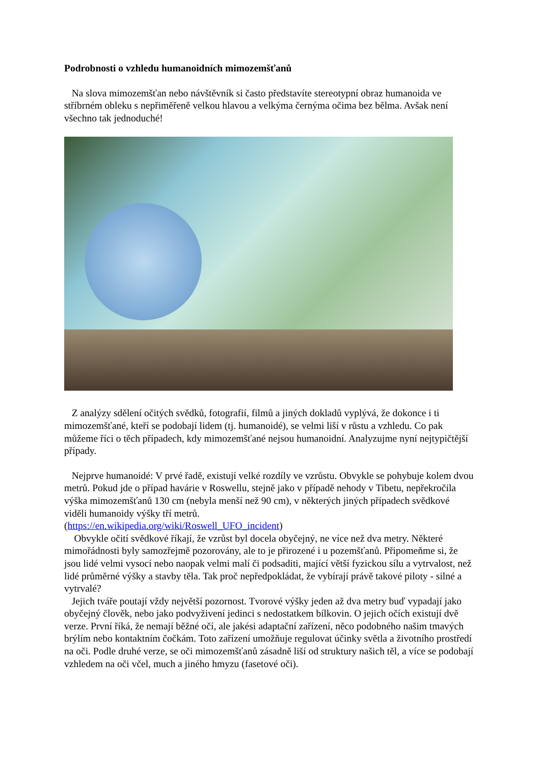Podrobnosti o vzhledu humanoidních mimozemšťanů
Na slova mimozemšťan nebo návštěvník si často představíte stereotypní obraz humanoida ve stříbrném obleku s nepřiměřeně velkou hlavou a velkýma černýma očima bez bělma. Avšak není všechno tak jednoduché!
Z analýzy sdělení očitých svědků, fotografií, filmů a jiných dokladů vyplývá, že dokonce i ti mimozemšťané, kteří se podobají lidem (tj. humanoidé), se velmi liší v růstu a vzhledu. Co pak můžeme říci o těch případech, kdy mimozemšťané nejsou humanoidní. Analyzujme nyní nejtypičtější případy.
Nejprve humanoidé: V prvé řadě, existují velké rozdíly ve vzrůstu. Obvykle se pohybuje kolem dvou metrů. Pokud jde o případ havárie v Roswellu, stejně jako v případě nehody v Tibetu, nepřekročila výška mimozemšťanů 130 cm (nebyla menší než 90 cm), v některých jiných případech svědkové viděli humanoidy výšky tří metrů.
(https://en.wikipedia.org/wiki/Roswell_UFO_incident)
Obvykle očití svědkové říkají, že vzrůst byl docela obyčejný, ne více než dva metry. Některé mimořádnosti byly samozřejmě pozorovány, ale to je přirozené i u pozemšťanů. Připomeňme si, že jsou lidé velmi vysocí nebo naopak velmi malí či podsaditi, mající větší fyzickou sílu a vytrvalost, než lidé průměrné výšky a stavby těla. Tak proč nepředpokládat, že vybírají právě takové piloty - silné a vytrvalé?
Jejich tváře poutají vždy největší pozornost. Tvorové výšky jeden až dva metry buď vypadají jako obyčejný člověk, nebo jako podvyživení jedinci s nedostatkem bílkovin. O jejich očích existují dvě verze. První říká, že nemají běžné očí, ale jakési adaptační zařízení, něco podobného našim tmavých brýlím nebo kontaktním čočkám. Toto zařízení umožňuje regulovat účinky světla a životního prostředí na oči. Podle druhé verze, se oči mimozemšťanů zásadně liší od struktury našich těl, a více se podobají vzhledem na oči včel, much a jiného hmyzu (fasetové oči).